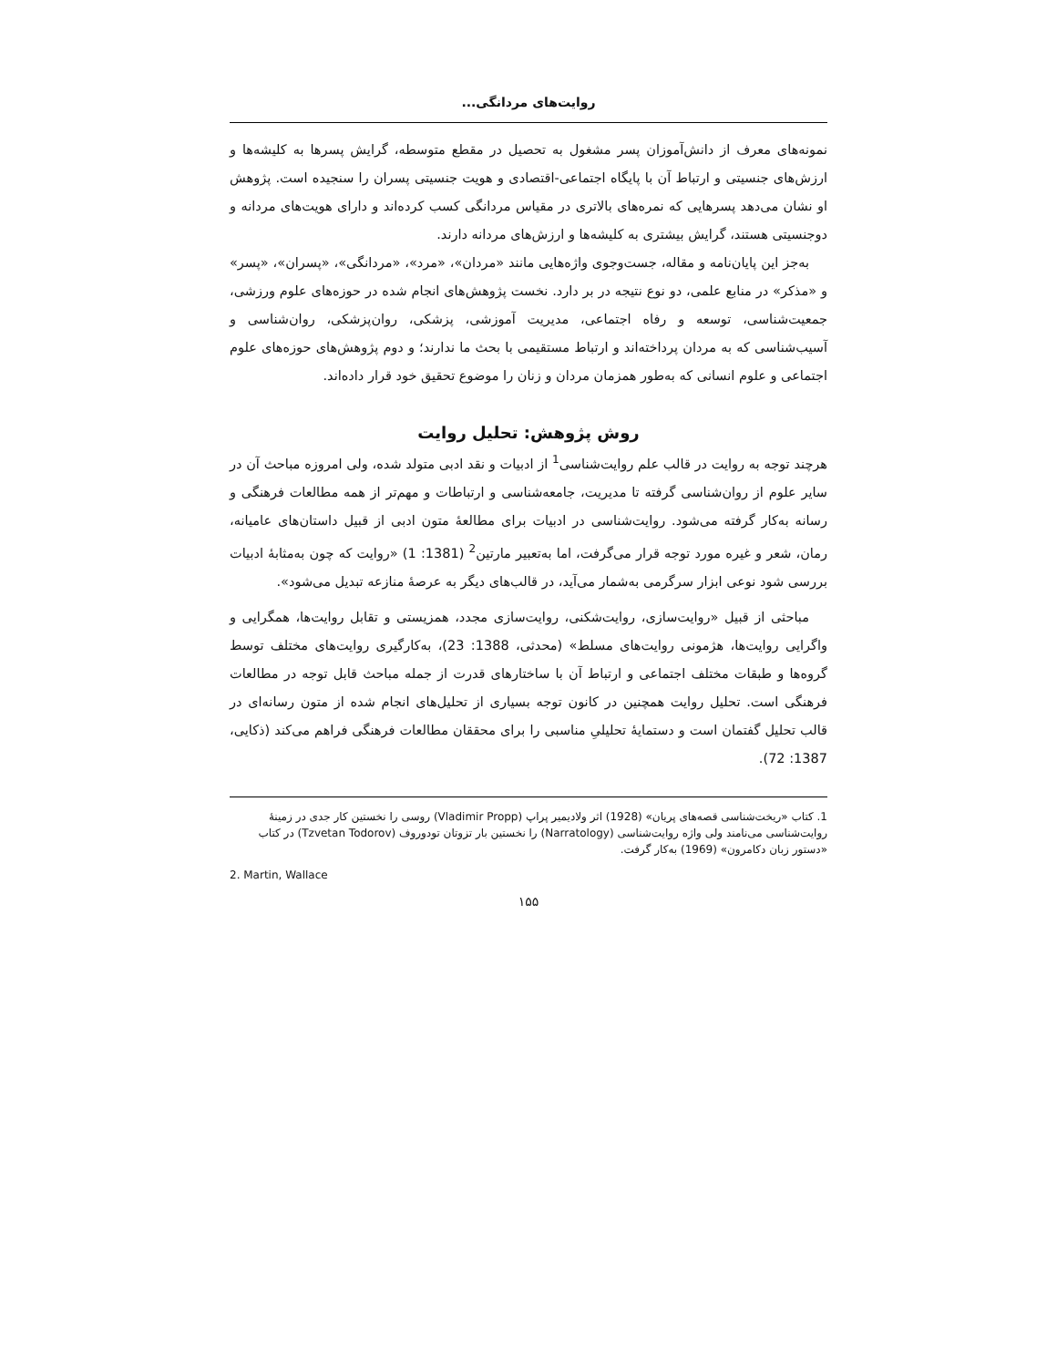روایت‌های مردانگی...
نمونه‌های معرف از دانش‌آموزان پسر مشغول به تحصیل در مقطع متوسطه، گرایش پسرها به کلیشه‌ها و ارزش‌های جنسیتی و ارتباط آن با پایگاه اجتماعی-اقتصادی و هویت جنسیتی پسران را سنجیده است. پژوهش او نشان می‌دهد پسرهایی که نمره‌های بالاتری در مقیاس مردانگی کسب کرده‌اند و دارای هویت‌های مردانه و دوجنسیتی هستند، گرایش بیشتری به کلیشه‌ها و ارزش‌های مردانه دارند.
به‌جز این پایان‌نامه و مقاله، جست‌وجوی واژه‌هایی مانند «مردان»، «مرد»، «مردانگی»، «پسران»، «پسر» و «مذکر» در منابع علمی، دو نوع نتیجه در بر دارد. نخست پژوهش‌های انجام شده در حوزه‌های علوم ورزشی، جمعیت‌شناسی، توسعه و رفاه اجتماعی، مدیریت آموزشی، پزشکی، روان‌پزشکی، روان‌شناسی و آسیب‌شناسی که به مردان پرداخته‌اند و ارتباط مستقیمی با بحث ما ندارند؛ و دوم پژوهش‌های حوزه‌های علوم اجتماعی و علوم انسانی که به‌طور همزمان مردان و زنان را موضوع تحقیق خود قرار داده‌اند.
روش پژوهش: تحلیل روایت
هرچند توجه به روایت در قالب علم روایت‌شناسی<sup>1</sup> از ادبیات و نقد ادبی متولد شده، ولی امروزه مباحث آن در سایر علوم از روان‌شناسی گرفته تا مدیریت، جامعه‌شناسی و ارتباطات و مهم‌تر از همه مطالعات فرهنگی و رسانه به‌کار گرفته می‌شود. روایت‌شناسی در ادبیات برای مطالعهٔ متون ادبی از قبیل داستان‌های عامیانه، رمان، شعر و غیره مورد توجه قرار می‌گرفت، اما به‌تعبیر مارتین<sup>2</sup> (1381: 1) «روایت که چون به‌مثابهٔ ادبیات بررسی شود نوعی ابزار سرگرمی به‌شمار می‌آید، در قالب‌های دیگر به عرصهٔ منازعه تبدیل می‌شود».
مباحثی از قبیل «روایت‌سازی، روایت‌شکنی، روایت‌سازی مجدد، همزیستی و تقابل روایت‌ها، همگرایی و واگرایی روایت‌ها، هژمونی روایت‌های مسلط» (محدثی، 1388: 23)، به‌کارگیری روایت‌های مختلف توسط گروه‌ها و طبقات مختلف اجتماعی و ارتباط آن با ساختارهای قدرت از جمله مباحث قابل توجه در مطالعات فرهنگی است. تحلیل روایت همچنین در کانون توجه بسیاری از تحلیل‌های انجام شده از متون رسانه‌ای در قالب تحلیل گفتمان است و دستمایهٔ تحلیلیِ مناسبی را برای محققان مطالعات فرهنگی فراهم می‌کند (ذکایی، 1387: 72).
1. کتاب «ریخت‌شناسی قصه‌های پریان» (1928) اثر ولادیمیر پراپ (Vladimir Propp) روسی را نخستین کار جدی در زمینهٔ روایت‌شناسی می‌نامند ولی واژه روایت‌شناسی (Narratology) را نخستین بار تزوتان تودوروف (Tzvetan Todorov) در کتاب «دستور زبان دکامرون» (1969) به‌کار گرفت.
2. Martin, Wallace
۱۵۵